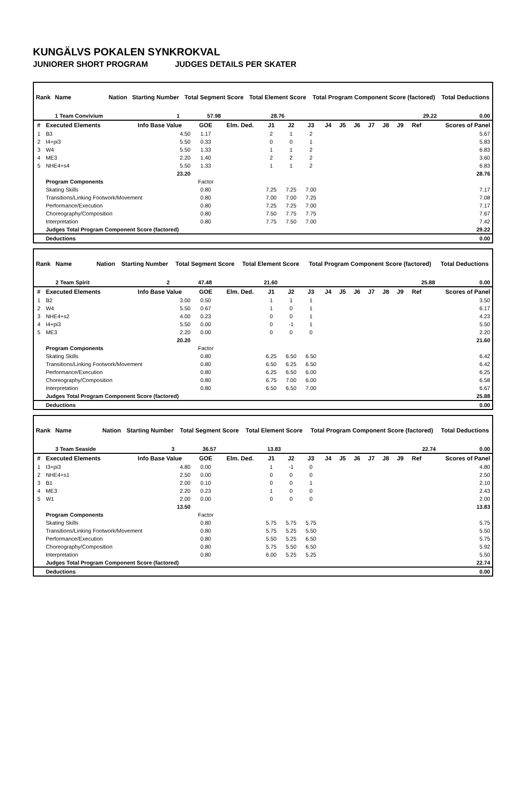KUNGÄLVS POKALEN SYNKROKVAL
JUNIORER SHORT PROGRAM JUDGES DETAILS PER SKATER
| Rank | Name | Nation | Starting Number | Total Segment Score | Total Element Score | Total Program Component Score (factored) | Total Deductions |
| --- | --- | --- | --- | --- | --- | --- | --- |
| | 1 Team Convivium | | 1 | 57.98 | 28.76 | 29.22 | 0.00 |
| # | Executed Elements | Info Base Value | GOE | Elm. Ded. | J1 | J2 | J3 | J4 | J5 | J6 | J7 | J8 | J9 | Ref | Scores of Panel |
| --- | --- | --- | --- | --- | --- | --- | --- | --- | --- | --- | --- | --- | --- | --- | --- |
| 1 | B3 | 4.50 | 1.17 | | 2 | 1 | 2 | | | | | | | | 5.67 |
| 2 | I4+pi3 | 5.50 | 0.33 | | 0 | 0 | 1 | | | | | | | | 5.83 |
| 3 | W4 | 5.50 | 1.33 | | 1 | 1 | 2 | | | | | | | | 6.83 |
| 4 | ME3 | 2.20 | 1.40 | | 2 | 2 | 2 | | | | | | | | 3.60 |
| 5 | NHE4+s4 | 5.50 | 1.33 | | 1 | 1 | 2 | | | | | | | | 6.83 |
| | | 23.20 | | | | | | | | | | | | | 28.76 |
| | Program Components | | Factor | | | | | | | | | | | | |
| | Skating Skills | | 0.80 | | 7.25 | 7.25 | 7.00 | | | | | | | | 7.17 |
| | Transitions/Linking Footwork/Movement | | 0.80 | | 7.00 | 7.00 | 7.25 | | | | | | | | 7.08 |
| | Performance/Execution | | 0.80 | | 7.25 | 7.25 | 7.00 | | | | | | | | 7.17 |
| | Choreography/Composition | | 0.80 | | 7.50 | 7.75 | 7.75 | | | | | | | | 7.67 |
| | Interpretation | | 0.80 | | 7.75 | 7.50 | 7.00 | | | | | | | | 7.42 |
| | Judges Total Program Component Score (factored) | | | | | | | | | | | | | | 29.22 |
| | Deductions | | | | | | | | | | | | | | 0.00 |
| Rank | Name | Nation | Starting Number | Total Segment Score | Total Element Score | Total Program Component Score (factored) | Total Deductions |
| --- | --- | --- | --- | --- | --- | --- | --- |
| | 2 Team Spirit | | 2 | 47.48 | 21.60 | 25.88 | 0.00 |
| # | Executed Elements | Info Base Value | GOE | Elm. Ded. | J1 | J2 | J3 | J4 | J5 | J6 | J7 | J8 | J9 | Ref | Scores of Panel |
| --- | --- | --- | --- | --- | --- | --- | --- | --- | --- | --- | --- | --- | --- | --- | --- |
| 1 | B2 | 3.00 | 0.50 | | 1 | 1 | 1 | | | | | | | | 3.50 |
| 2 | W4 | 5.50 | 0.67 | | 1 | 0 | 1 | | | | | | | | 6.17 |
| 3 | NHE4+s2 | 4.00 | 0.23 | | 0 | 0 | 1 | | | | | | | | 4.23 |
| 4 | I4+pi3 | 5.50 | 0.00 | | 0 | -1 | 1 | | | | | | | | 5.50 |
| 5 | ME3 | 2.20 | 0.00 | | 0 | 0 | 0 | | | | | | | | 2.20 |
| | | 20.20 | | | | | | | | | | | | | 21.60 |
| | Program Components | | Factor | | | | | | | | | | | | |
| | Skating Skills | | 0.80 | | 6.25 | 6.50 | 6.50 | | | | | | | | 6.42 |
| | Transitions/Linking Footwork/Movement | | 0.80 | | 6.50 | 6.25 | 6.50 | | | | | | | | 6.42 |
| | Performance/Execution | | 0.80 | | 6.25 | 6.50 | 6.00 | | | | | | | | 6.25 |
| | Choreography/Composition | | 0.80 | | 6.75 | 7.00 | 6.00 | | | | | | | | 6.58 |
| | Interpretation | | 0.80 | | 6.50 | 6.50 | 7.00 | | | | | | | | 6.67 |
| | Judges Total Program Component Score (factored) | | | | | | | | | | | | | | 25.88 |
| | Deductions | | | | | | | | | | | | | | 0.00 |
| Rank | Name | Nation | Starting Number | Total Segment Score | Total Element Score | Total Program Component Score (factored) | Total Deductions |
| --- | --- | --- | --- | --- | --- | --- | --- |
| | 3 Team Seaside | | 3 | 36.57 | 13.83 | 22.74 | 0.00 |
| # | Executed Elements | Info Base Value | GOE | Elm. Ded. | J1 | J2 | J3 | J4 | J5 | J6 | J7 | J8 | J9 | Ref | Scores of Panel |
| --- | --- | --- | --- | --- | --- | --- | --- | --- | --- | --- | --- | --- | --- | --- | --- |
| 1 | I3+pi3 | 4.80 | 0.00 | | 1 | -1 | 0 | | | | | | | | 4.80 |
| 2 | NHE4+s1 | 2.50 | 0.00 | | 0 | 0 | 0 | | | | | | | | 2.50 |
| 3 | B1 | 2.00 | 0.10 | | 0 | 0 | 1 | | | | | | | | 2.10 |
| 4 | ME3 | 2.20 | 0.23 | | 1 | 0 | 0 | | | | | | | | 2.43 |
| 5 | W1 | 2.00 | 0.00 | | 0 | 0 | 0 | | | | | | | | 2.00 |
| | | 13.50 | | | | | | | | | | | | | 13.83 |
| | Program Components | | Factor | | | | | | | | | | | | |
| | Skating Skills | | 0.80 | | 5.75 | 5.75 | 5.75 | | | | | | | | 5.75 |
| | Transitions/Linking Footwork/Movement | | 0.80 | | 5.75 | 5.25 | 5.50 | | | | | | | | 5.50 |
| | Performance/Execution | | 0.80 | | 5.50 | 5.25 | 6.50 | | | | | | | | 5.75 |
| | Choreography/Composition | | 0.80 | | 5.75 | 5.50 | 6.50 | | | | | | | | 5.92 |
| | Interpretation | | 0.80 | | 6.00 | 5.25 | 5.25 | | | | | | | | 5.50 |
| | Judges Total Program Component Score (factored) | | | | | | | | | | | | | | 22.74 |
| | Deductions | | | | | | | | | | | | | | 0.00 |